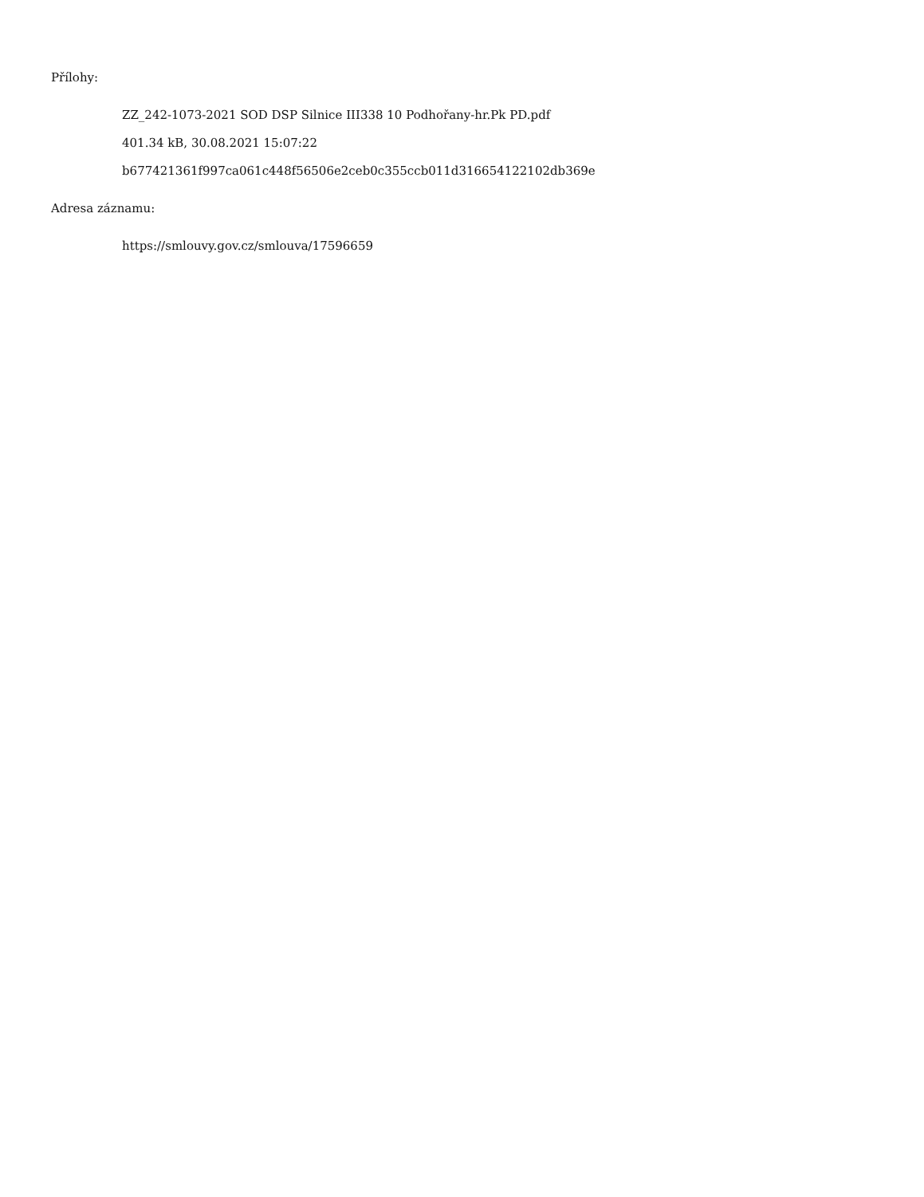Přílohy:
ZZ_242-1073-2021 SOD DSP Silnice III338 10 Podhořany-hr.Pk PD.pdf
401.34 kB, 30.08.2021 15:07:22
b677421361f997ca061c448f56506e2ceb0c355ccb011d316654122102db369e
Adresa záznamu:
https://smlouvy.gov.cz/smlouva/17596659